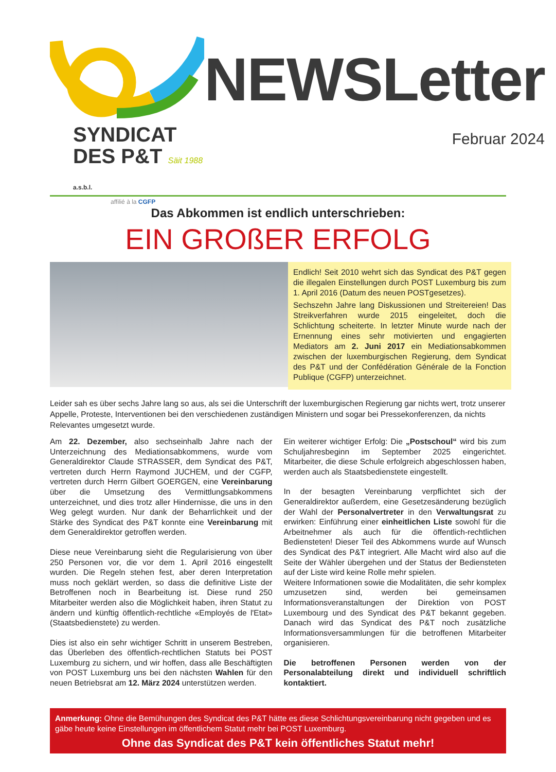SYNDICAT
DES P&T Säit 1988 a.s.b.l.
affilié à la CGFP
NEWSLetter
Februar 2024
Das Abkommen ist endlich unterschrieben:
EIN GROßER ERFOLG
Endlich! Seit 2010 wehrt sich das Syndicat des P&T gegen die illegalen Einstellungen durch POST Luxemburg bis zum 1. April 2016 (Datum des neuen POSTgesetzes).
Sechszehn Jahre lang Diskussionen und Streitereien! Das Streikverfahren wurde 2015 eingeleitet, doch die Schlichtung scheiterte. In letzter Minute wurde nach der Ernennung eines sehr motivierten und engagierten Mediators am 2. Juni 2017 ein Mediationsabkommen zwischen der luxemburgischen Regierung, dem Syndicat des P&T und der Confédération Générale de la Fonction Publique (CGFP) unterzeichnet.
Leider sah es über sechs Jahre lang so aus, als sei die Unterschrift der luxemburgischen Regierung gar nichts wert, trotz unserer Appelle, Proteste, Interventionen bei den verschiedenen zuständigen Ministern und sogar bei Pressekonferenzen, da nichts Relevantes umgesetzt wurde.
Am 22. Dezember, also sechseinhalb Jahre nach der Unterzeichnung des Mediationsabkommens, wurde vom Generaldirektor Claude STRASSER, dem Syndicat des P&T, vertreten durch Herrn Raymond JUCHEM, und der CGFP, vertreten durch Herrn Gilbert GOERGEN, eine Vereinbarung über die Umsetzung des Vermittlungsabkommens unterzeichnet, und dies trotz aller Hindernisse, die uns in den Weg gelegt wurden. Nur dank der Beharrlichkeit und der Stärke des Syndicat des P&T konnte eine Vereinbarung mit dem Generaldirektor getroffen werden.
Diese neue Vereinbarung sieht die Regularisierung von über 250 Personen vor, die vor dem 1. April 2016 eingestellt wurden. Die Regeln stehen fest, aber deren Interpretation muss noch geklärt werden, so dass die definitive Liste der Betroffenen noch in Bearbeitung ist. Diese rund 250 Mitarbeiter werden also die Möglichkeit haben, ihren Statut zu ändern und künftig öffentlich-rechtliche «Employés de l'Etat» (Staatsbedienstete) zu werden.
Dies ist also ein sehr wichtiger Schritt in unserem Bestreben, das Überleben des öffentlich-rechtlichen Statuts bei POST Luxemburg zu sichern, und wir hoffen, dass alle Beschäftigten von POST Luxemburg uns bei den nächsten Wahlen für den neuen Betriebsrat am 12. März 2024 unterstützen werden.
Ein weiterer wichtiger Erfolg: Die „Postschoul“ wird bis zum Schuljahresbeginn im September 2025 eingerichtet. Mitarbeiter, die diese Schule erfolgreich abgeschlossen haben, werden auch als Staatsbedienstete eingestellt.
In der besagten Vereinbarung verpflichtet sich der Generaldirektor außerdem, eine Gesetzesänderung bezüglich der Wahl der Personalvertreter in den Verwaltungsrat zu erwirken: Einführung einer einheitlichen Liste sowohl für die Arbeitnehmer als auch für die öffentlich-rechtlichen Bediensteten! Dieser Teil des Abkommens wurde auf Wunsch des Syndicat des P&T integriert. Alle Macht wird also auf die Seite der Wähler übergehen und der Status der Bediensteten auf der Liste wird keine Rolle mehr spielen.
Weitere Informationen sowie die Modalitäten, die sehr komplex umzusetzen sind, werden bei gemeinsamen Informationsveranstaltungen der Direktion von POST Luxembourg und des Syndicat des P&T bekannt gegeben. Danach wird das Syndicat des P&T noch zusätzliche Informationsversammlungen für die betroffenen Mitarbeiter organisieren.
Die betroffenen Personen werden von der Personalabteilung direkt und individuell schriftlich kontaktiert.
Anmerkung: Ohne die Bemühungen des Syndicat des P&T hätte es diese Schlichtungsvereinbarung nicht gegeben und es gäbe heute keine Einstellungen im öffentlichem Statut mehr bei POST Luxemburg.
Ohne das Syndicat des P&T kein öffentliches Statut mehr!